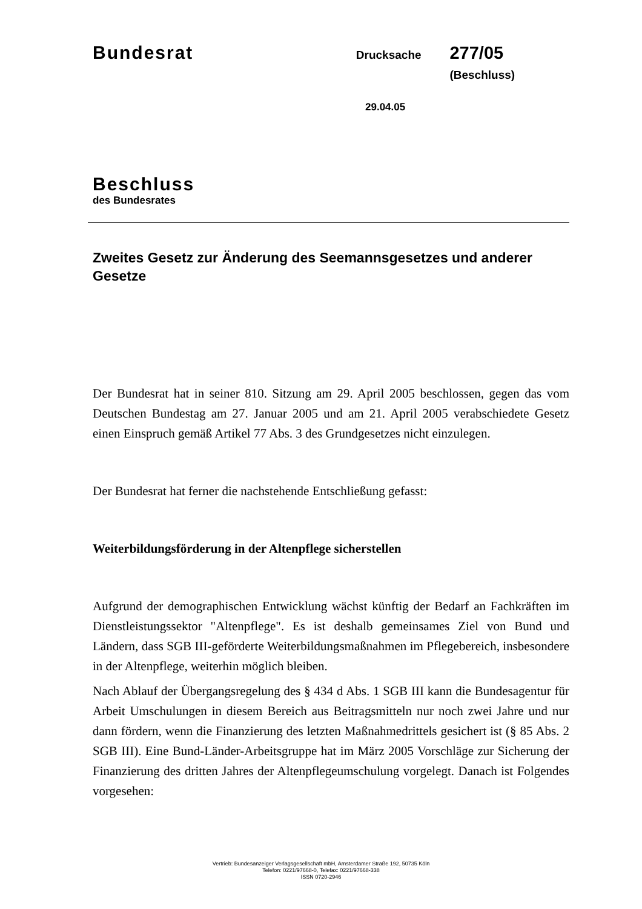Bundesrat
Drucksache
277/05 (Beschluss)
29.04.05
Beschluss
des Bundesrates
Zweites Gesetz zur Änderung des Seemannsgesetzes und anderer Gesetze
Der Bundesrat hat in seiner 810. Sitzung am 29. April 2005 beschlossen, gegen das vom Deutschen Bundestag am 27. Januar 2005 und am 21. April 2005 verabschiedete Gesetz einen Einspruch gemäß Artikel 77 Abs. 3 des Grundgesetzes nicht einzulegen.
Der Bundesrat hat ferner die nachstehende Entschließung gefasst:
Weiterbildungsförderung in der Altenpflege sicherstellen
Aufgrund der demographischen Entwicklung wächst künftig der Bedarf an Fachkräften im Dienstleistungssektor "Altenpflege". Es ist deshalb gemeinsames Ziel von Bund und Ländern, dass SGB III-geförderte Weiterbildungsmaßnahmen im Pflegebereich, insbesondere in der Altenpflege, weiterhin möglich bleiben.
Nach Ablauf der Übergangsregelung des § 434 d Abs. 1 SGB III kann die Bundesagentur für Arbeit Umschulungen in diesem Bereich aus Beitragsmitteln nur noch zwei Jahre und nur dann fördern, wenn die Finanzierung des letzten Maßnahmedrittels gesichert ist (§ 85 Abs. 2 SGB III). Eine Bund-Länder-Arbeitsgruppe hat im März 2005 Vorschläge zur Sicherung der Finanzierung des dritten Jahres der Altenpflegeumschulung vorgelegt. Danach ist Folgendes vorgesehen:
Vertrieb: Bundesanzeiger Verlagsgesellschaft mbH, Amsterdamer Straße 192, 50735 Köln
Telefon: 0221/97668-0, Telefax: 0221/97668-338
ISSN 0720-2946